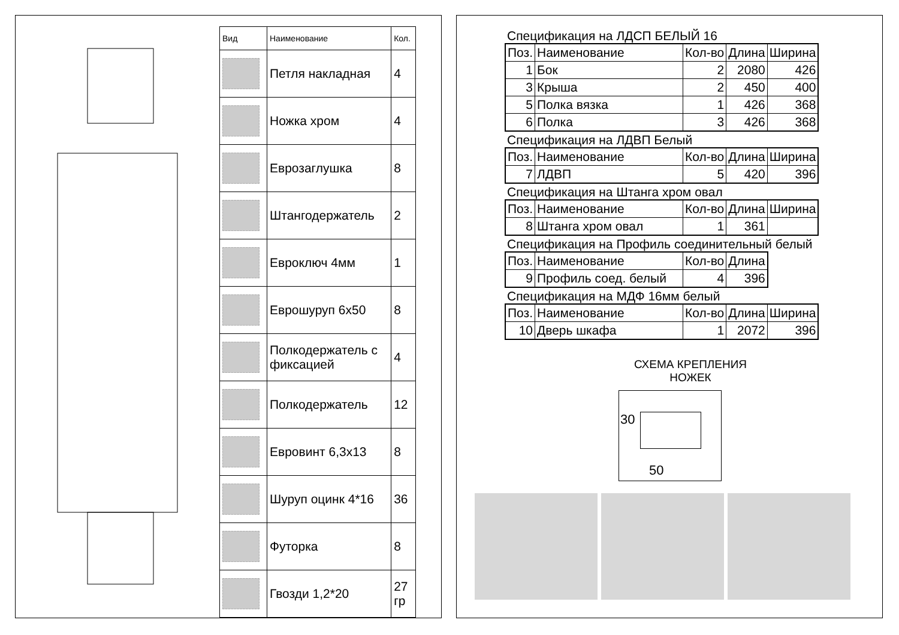| Вид | Наименование | Кол. |
| --- | --- | --- |
| | Петля накладная | 4 |
| | Ножка хром | 4 |
| | Еврозаглушка | 8 |
| | Штангодержатель | 2 |
| | Евроключ 4мм | 1 |
| | Еврошуруп 6х50 | 8 |
| | Полкодержатель с фиксацией | 4 |
| | Полкодержатель | 12 |
| | Евровинт 6,3х13 | 8 |
| | Шуруп оцинк 4*16 | 36 |
| | Футорка | 8 |
| | Гвозди 1,2*20 | 27 гр |
Спецификация на ЛДСП БЕЛЫЙ 16
| Поз. | Наименование | Кол-во | Длина | Ширина |
| 1 | Бок | 2 | 2080 | 426 |
| 3 | Крыша | 2 | 450 | 400 |
| 5 | Полка вязка | 1 | 426 | 368 |
| 6 | Полка | 3 | 426 | 368 |
Спецификация на ЛДВП Белый
| Поз. | Наименование | Кол-во | Длина | Ширина |
| 7 | ЛДВП | 5 | 420 | 396 |
Спецификация на Штанга хром овал
| Поз. | Наименование | Кол-во | Длина | Ширина |
| 8 | Штанга хром овал | 1 | 361 | |
Спецификация на Профиль соединительный белый
| Поз. | Наименование | Кол-во | Длина |
| 9 | Профиль соед. белый | 4 | 396 |
Спецификация на МДФ 16мм белый
| Поз. | Наименование | Кол-во | Длина | Ширина |
| 10 | Дверь шкафа | 1 | 2072 | 396 |
СХЕМА КРЕПЛЕНИЯ
НОЖЕК
30
50